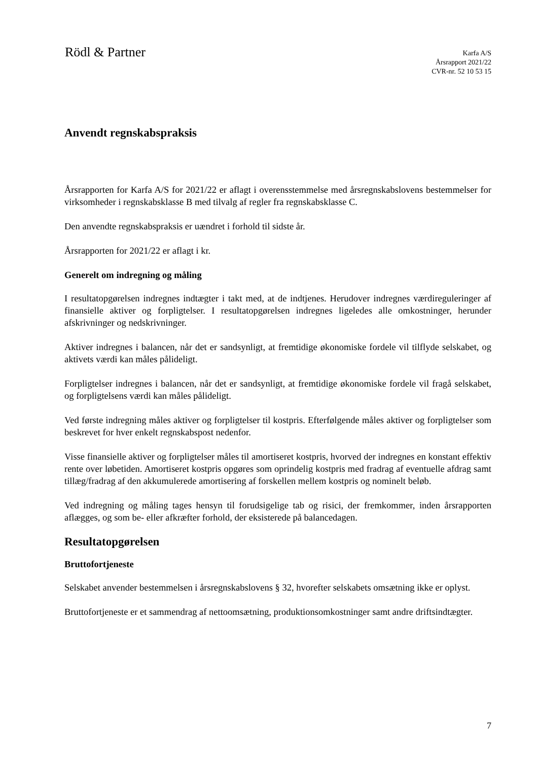Rödl & Partner
Karfa A/S
Årsrapport 2021/22
CVR-nr. 52 10 53 15
Anvendt regnskabspraksis
Årsrapporten for Karfa A/S for 2021/22 er aflagt i overensstemmelse med årsregnskabslovens bestemmelser for virksomheder i regnskabsklasse B med tilvalg af regler fra regnskabsklasse C.
Den anvendte regnskabspraksis er uændret i forhold til sidste år.
Årsrapporten for 2021/22 er aflagt i kr.
Generelt om indregning og måling
I resultatopgørelsen indregnes indtægter i takt med, at de indtjenes. Herudover indregnes værdi­reguleringer af finansielle aktiver og forpligtelser. I resultatopgørelsen indregnes ligeledes alle omkostninger, herunder afskrivninger og nedskrivninger.
Aktiver indregnes i balancen, når det er sandsynligt, at fremtidige økonomiske fordele vil tilflyde selskabet, og aktivets værdi kan måles pålideligt.
Forpligtelser indregnes i balancen, når det er sandsynligt, at fremtidige økonomiske fordele vil fragå selskabet, og forpligtelsens værdi kan måles pålideligt.
Ved første indregning måles aktiver og forpligtelser til kostpris. Efterfølgende måles aktiver og forpligtelser som beskrevet for hver enkelt regnskabspost nedenfor.
Visse finansielle aktiver og forpligtelser måles til amortiseret kostpris, hvorved der indregnes en konstant effektiv rente over løbetiden. Amortiseret kostpris opgøres som oprindelig kostpris med fradrag af eventuelle afdrag samt tillæg/fradrag af den akkumulerede amortisering af forskellen mellem kostpris og nominelt beløb.
Ved indregning og måling tages hensyn til forudsigelige tab og risici, der fremkommer, inden årsrapporten aflægges, og som be- eller afkræfter forhold, der eksisterede på balancedagen.
Resultatopgørelsen
Bruttofortjeneste
Selskabet anvender bestemmelsen i årsregnskabslovens § 32, hvorefter selskabets omsætning ik­ke er oplyst.
Bruttofortjeneste er et sammendrag af nettoomsætning, produktionsomkostninger samt andre driftsindtægter.
7